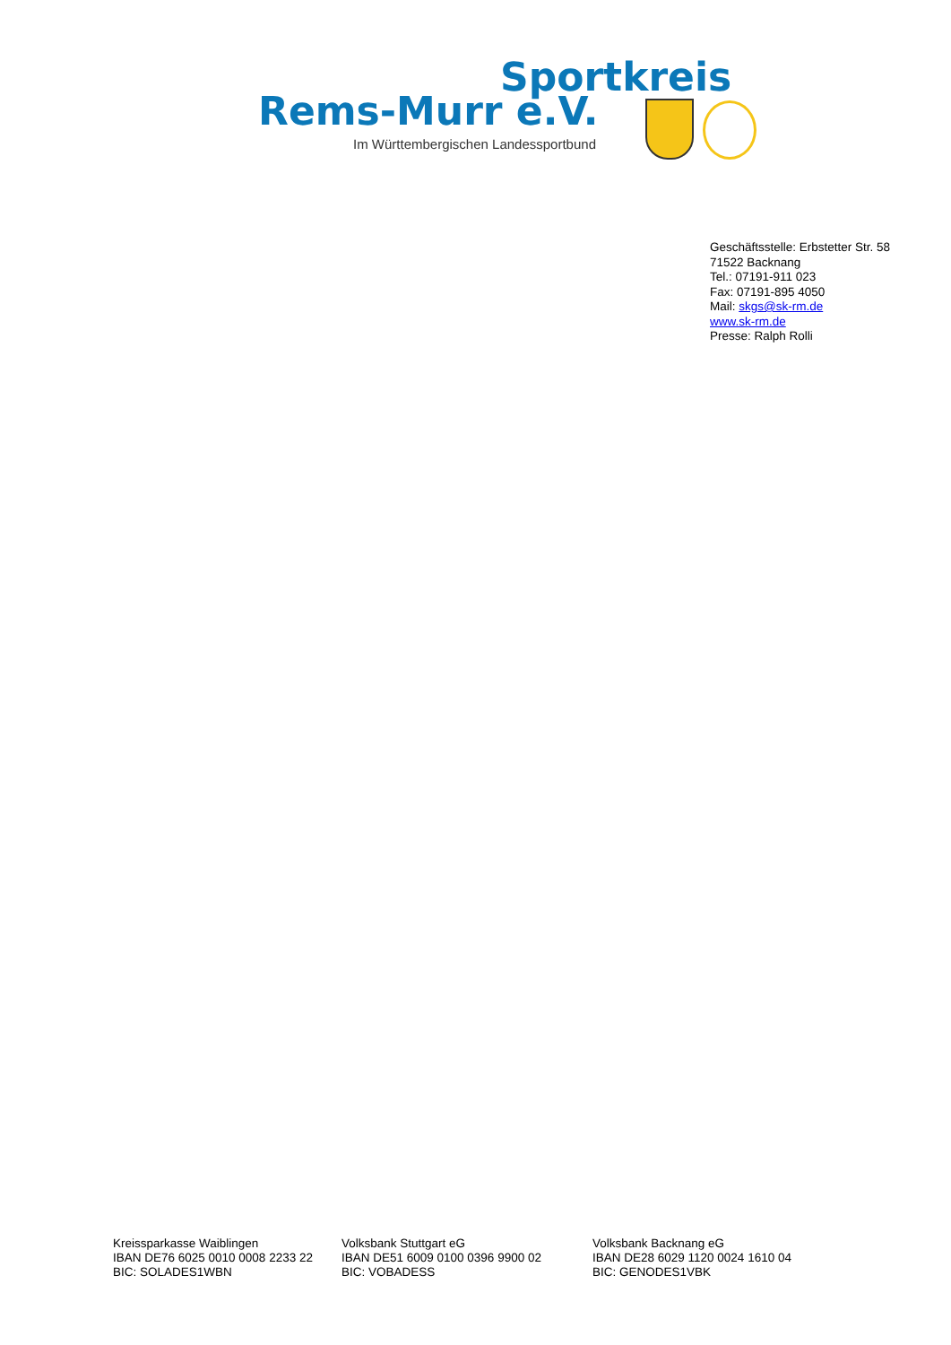Sportkreis
Rems-Murr e.V.
Im Württembergischen Landessportbund
Geschäftsstelle: Erbstetter Str. 58
71522 Backnang
Tel.: 07191-911 023
Fax: 07191-895 4050
Mail: skgs@sk-rm.de
www.sk-rm.de
Presse: Ralph Rolli
Kreissparkasse Waiblingen
IBAN DE76 6025 0010 0008 2233 22
BIC: SOLADES1WBN
Volksbank Stuttgart eG
IBAN DE51 6009 0100 0396 9900 02
BIC: VOBADESS
Volksbank Backnang eG
IBAN DE28 6029 1120 0024 1610 04
BIC: GENODES1VBK